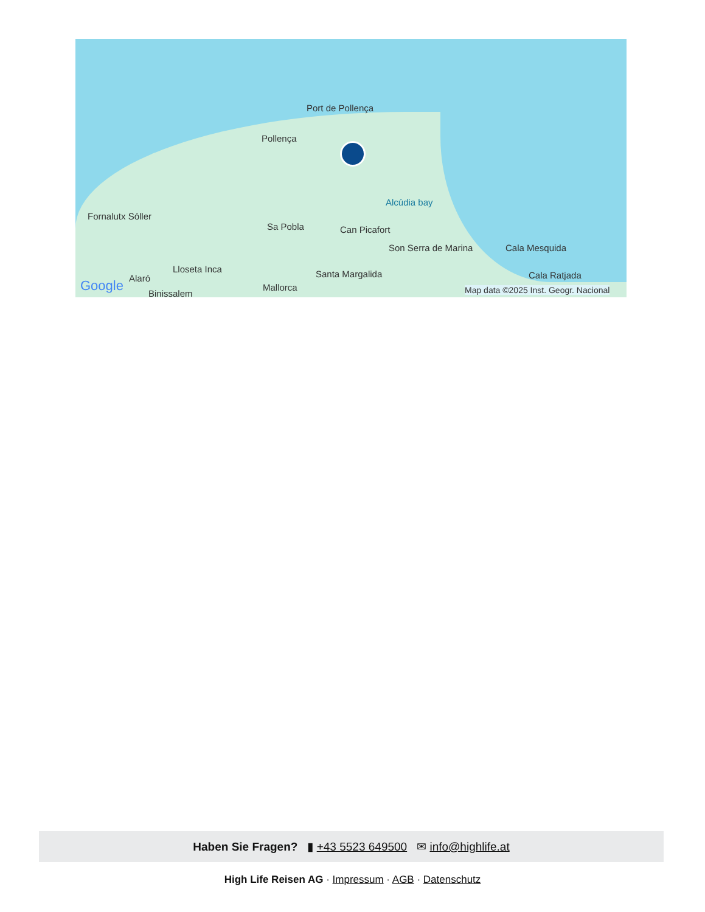Port de Pollença
Pollença
Fornalutx Sóller
Sa Pobla Can Picafort
Alcúdia bay
Son Serra de Marina Cala Mesquida
Cala Ratjada
Lloseta Inca
Alaró
Binissalem
Mallorca
Santa Margalida
Google Map data ©2025 Inst. Geogr. Nacional
Haben Sie Fragen? ▮ +43 5523 649500 ✉ info@highlife.at
High Life Reisen AG · Impressum · AGB · Datenschutz